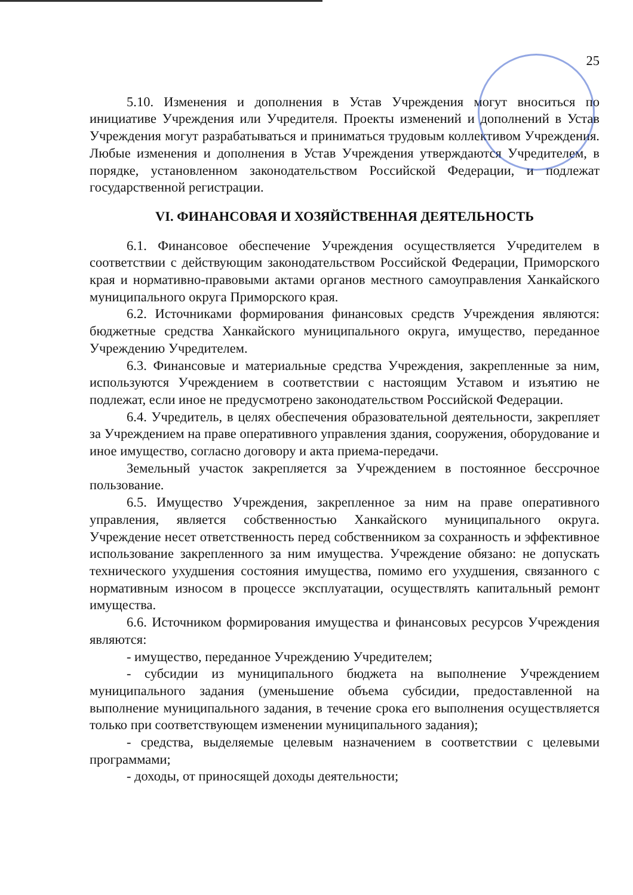25
5.10. Изменения и дополнения в Устав Учреждения могут вноситься по инициативе Учреждения или Учредителя. Проекты изменений и дополнений в Устав Учреждения могут разрабатываться и приниматься трудовым коллективом Учреждения. Любые изменения и дополнения в Устав Учреждения утверждаются Учредителем, в порядке, установленном законодательством Российской Федерации, и подлежат государственной регистрации.
VI. ФИНАНСОВАЯ И ХОЗЯЙСТВЕННАЯ ДЕЯТЕЛЬНОСТЬ
6.1. Финансовое обеспечение Учреждения осуществляется Учредителем в соответствии с действующим законодательством Российской Федерации, Приморского края и нормативно-правовыми актами органов местного самоуправления Ханкайского муниципального округа Приморского края.
6.2. Источниками формирования финансовых средств Учреждения являются: бюджетные средства Ханкайского муниципального округа, имущество, переданное Учреждению Учредителем.
6.3. Финансовые и материальные средства Учреждения, закрепленные за ним, используются Учреждением в соответствии с настоящим Уставом и изъятию не подлежат, если иное не предусмотрено законодательством Российской Федерации.
6.4. Учредитель, в целях обеспечения образовательной деятельности, закрепляет за Учреждением на праве оперативного управления здания, сооружения, оборудование и иное имущество, согласно договору и акта приема-передачи.
Земельный участок закрепляется за Учреждением в постоянное бессрочное пользование.
6.5. Имущество Учреждения, закрепленное за ним на праве оперативного управления, является собственностью Ханкайского муниципального округа. Учреждение несет ответственность перед собственником за сохранность и эффективное использование закрепленного за ним имущества. Учреждение обязано: не допускать технического ухудшения состояния имущества, помимо его ухудшения, связанного с нормативным износом в процессе эксплуатации, осуществлять капитальный ремонт имущества.
6.6. Источником формирования имущества и финансовых ресурсов Учреждения являются:
- имущество, переданное Учреждению Учредителем;
- субсидии из муниципального бюджета на выполнение Учреждением муниципального задания (уменьшение объема субсидии, предоставленной на выполнение муниципального задания, в течение срока его выполнения осуществляется только при соответствующем изменении муниципального задания);
- средства, выделяемые целевым назначением в соответствии с целевыми программами;
- доходы, от приносящей доходы деятельности;